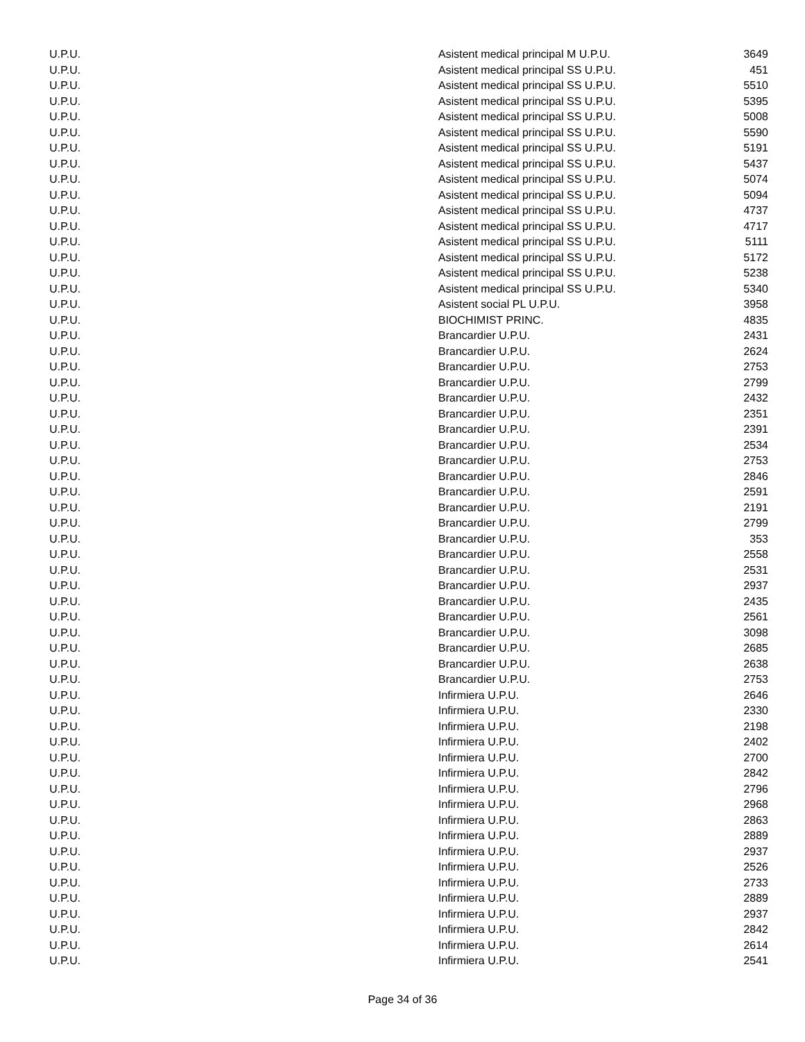| U.P.U. | Asistent medical principal M U.P.U. | 3649 |
| U.P.U. | Asistent medical principal SS U.P.U. | 451 |
| U.P.U. | Asistent medical principal SS U.P.U. | 5510 |
| U.P.U. | Asistent medical principal SS U.P.U. | 5395 |
| U.P.U. | Asistent medical principal SS U.P.U. | 5008 |
| U.P.U. | Asistent medical principal SS U.P.U. | 5590 |
| U.P.U. | Asistent medical principal SS U.P.U. | 5191 |
| U.P.U. | Asistent medical principal SS U.P.U. | 5437 |
| U.P.U. | Asistent medical principal SS U.P.U. | 5074 |
| U.P.U. | Asistent medical principal SS U.P.U. | 5094 |
| U.P.U. | Asistent medical principal SS U.P.U. | 4737 |
| U.P.U. | Asistent medical principal SS U.P.U. | 4717 |
| U.P.U. | Asistent medical principal SS U.P.U. | 5111 |
| U.P.U. | Asistent medical principal SS U.P.U. | 5172 |
| U.P.U. | Asistent medical principal SS U.P.U. | 5238 |
| U.P.U. | Asistent medical principal SS U.P.U. | 5340 |
| U.P.U. | Asistent social PL U.P.U. | 3958 |
| U.P.U. | BIOCHIMIST PRINC. | 4835 |
| U.P.U. | Brancardier U.P.U. | 2431 |
| U.P.U. | Brancardier U.P.U. | 2624 |
| U.P.U. | Brancardier U.P.U. | 2753 |
| U.P.U. | Brancardier U.P.U. | 2799 |
| U.P.U. | Brancardier U.P.U. | 2432 |
| U.P.U. | Brancardier U.P.U. | 2351 |
| U.P.U. | Brancardier U.P.U. | 2391 |
| U.P.U. | Brancardier U.P.U. | 2534 |
| U.P.U. | Brancardier U.P.U. | 2753 |
| U.P.U. | Brancardier U.P.U. | 2846 |
| U.P.U. | Brancardier U.P.U. | 2591 |
| U.P.U. | Brancardier U.P.U. | 2191 |
| U.P.U. | Brancardier U.P.U. | 2799 |
| U.P.U. | Brancardier U.P.U. | 353 |
| U.P.U. | Brancardier U.P.U. | 2558 |
| U.P.U. | Brancardier U.P.U. | 2531 |
| U.P.U. | Brancardier U.P.U. | 2937 |
| U.P.U. | Brancardier U.P.U. | 2435 |
| U.P.U. | Brancardier U.P.U. | 2561 |
| U.P.U. | Brancardier U.P.U. | 3098 |
| U.P.U. | Brancardier U.P.U. | 2685 |
| U.P.U. | Brancardier U.P.U. | 2638 |
| U.P.U. | Brancardier U.P.U. | 2753 |
| U.P.U. | Infirmiera U.P.U. | 2646 |
| U.P.U. | Infirmiera U.P.U. | 2330 |
| U.P.U. | Infirmiera U.P.U. | 2198 |
| U.P.U. | Infirmiera U.P.U. | 2402 |
| U.P.U. | Infirmiera U.P.U. | 2700 |
| U.P.U. | Infirmiera U.P.U. | 2842 |
| U.P.U. | Infirmiera U.P.U. | 2796 |
| U.P.U. | Infirmiera U.P.U. | 2968 |
| U.P.U. | Infirmiera U.P.U. | 2863 |
| U.P.U. | Infirmiera U.P.U. | 2889 |
| U.P.U. | Infirmiera U.P.U. | 2937 |
| U.P.U. | Infirmiera U.P.U. | 2526 |
| U.P.U. | Infirmiera U.P.U. | 2733 |
| U.P.U. | Infirmiera U.P.U. | 2889 |
| U.P.U. | Infirmiera U.P.U. | 2937 |
| U.P.U. | Infirmiera U.P.U. | 2842 |
| U.P.U. | Infirmiera U.P.U. | 2614 |
| U.P.U. | Infirmiera U.P.U. | 2541 |
Page 34 of 36